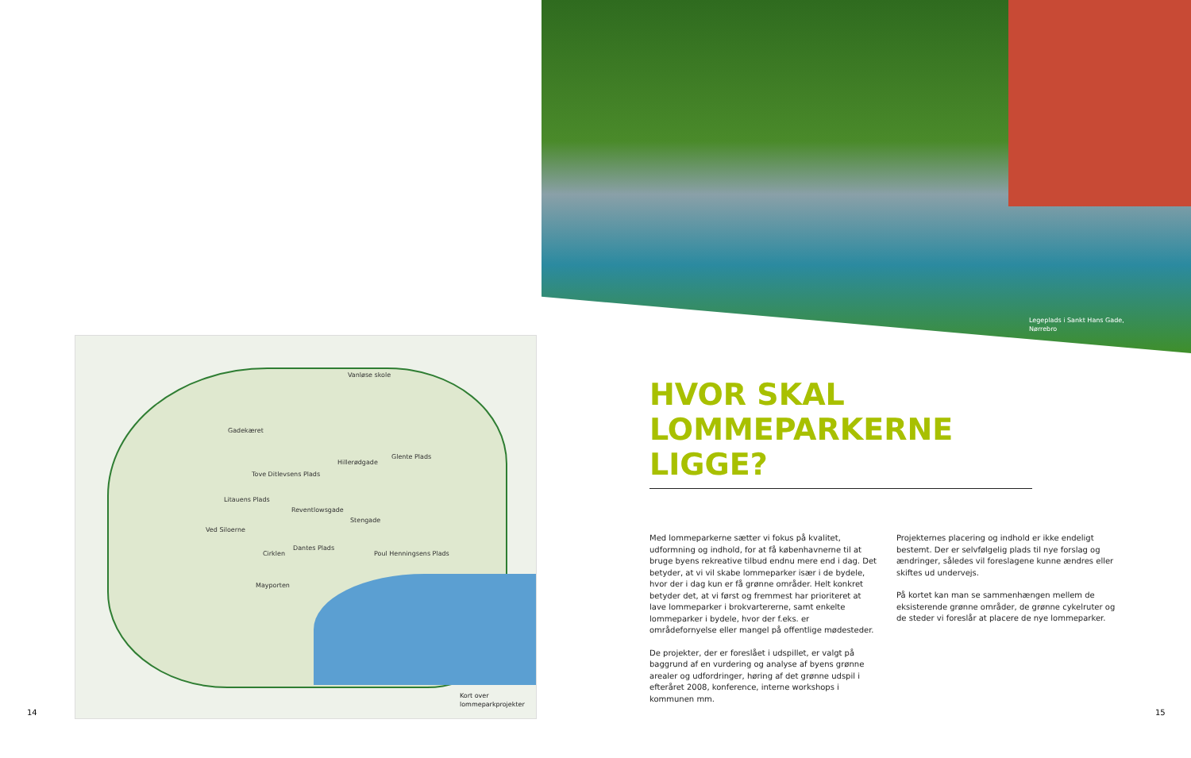Legeplads i Sankt Hans Gade,
Nørrebro
Vanløse skole
Gadekæret
Hillerødgade
Glente Plads
Tove Ditlevsens Plads
Litauens Plads
Reventlowsgade
Stengade
Ved Siloerne
Dantes Plads
Poul Henningsens Plads Cirklen
Mayporten
Kort over
lommeparkprojekter
HVOR SKAL LOMMEPARKERNE LIGGE?
Med lommeparkerne sætter vi fokus på kvalitet, udformning og indhold, for at få københavnerne til at bruge byens rekreative tilbud endnu mere end i dag. Det betyder, at vi vil skabe lommeparker især i de bydele, hvor der i dag kun er få grønne områder. Helt konkret betyder det, at vi først og fremmest har prioriteret at lave lommeparker i brokvartererne, samt enkelte lommeparker i bydele, hvor der f.eks. er områdefornyelse eller mangel på offentlige mødesteder.
De projekter, der er foreslået i udspillet, er valgt på baggrund af en vurdering og analyse af byens grønne arealer og udfordringer, høring af det grønne udspil i efteråret 2008, konference, interne workshops i kommunen mm.
Projekternes placering og indhold er ikke endeligt bestemt. Der er selvfølgelig plads til nye forslag og ændringer, således vil foreslagene kunne ændres eller skiftes ud undervejs.
På kortet kan man se sammenhængen mellem de eksisterende grønne områder, de grønne cykelruter og de steder vi foreslår at placere de nye lommeparker.
14 15